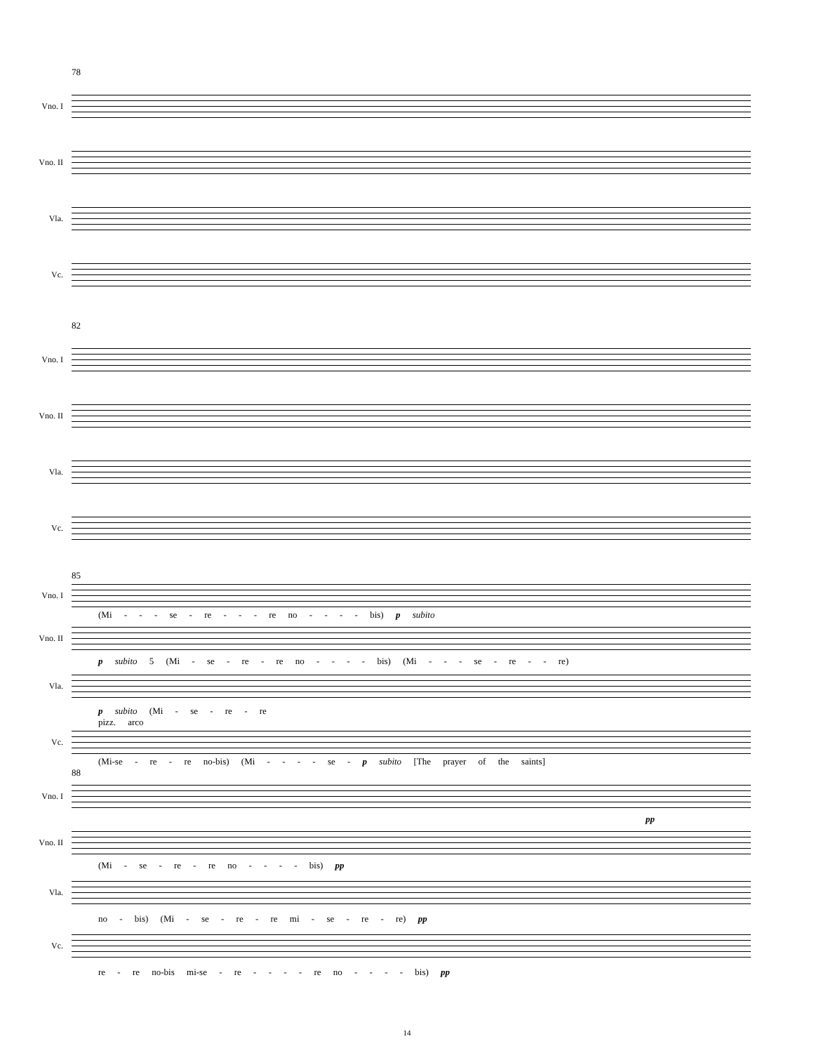78
Vno. I
Vno. II
Vla.
Vc.
82
Vno. I
Vno. II
Vla.
Vc.
85
Vno. I
(Mi - - - se - re - - - re no - - - - bis) p subito
Vno. II
p subito 5 (Mi - se - re - re no - - - - bis) (Mi - - - se - re - - re)
Vla.
p subito (Mi - se - re - re
pizz. arco
Vc.
(Mi-se - re - re no-bis) (Mi - - - - se - p subito [The prayer of the saints]
88
Vno. I
pp
Vno. II
(Mi - se - re - re no - - - - bis) pp
Vla.
no - bis) (Mi - se - re - re mi - se - re - re) pp
Vc.
re - re no-bis mi-se - re - - - - re no - - - - bis) pp
14